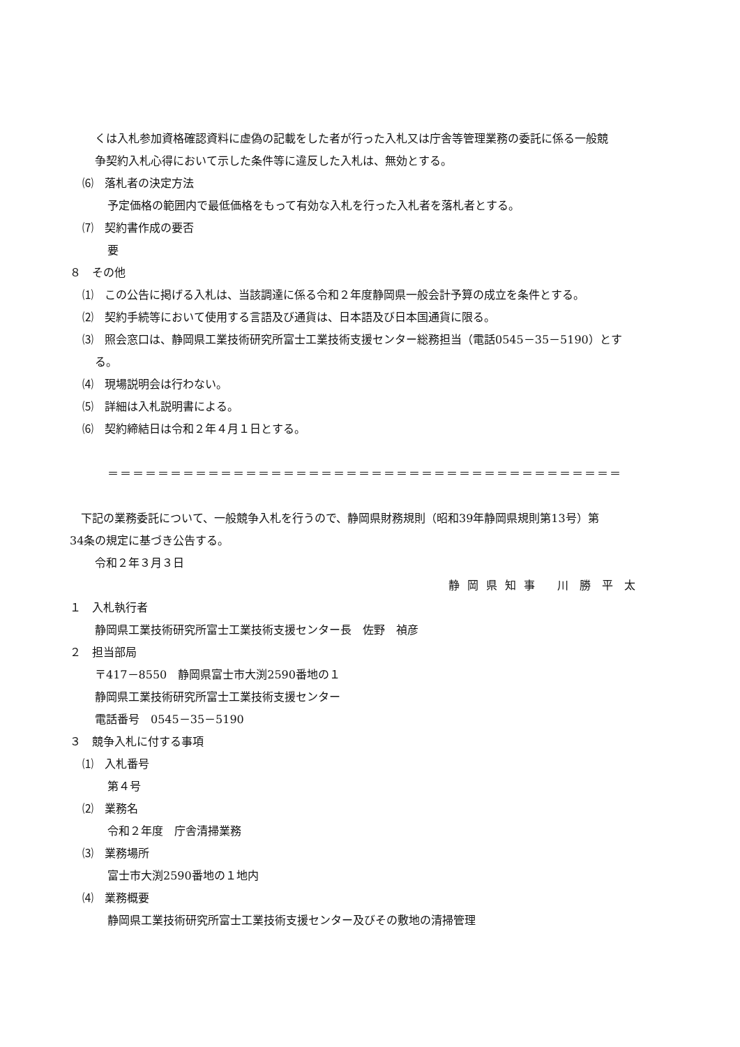くは入札参加資格確認資料に虚偽の記載をした者が行った入札又は庁舎等管理業務の委託に係る一般競
争契約入札心得において示した条件等に違反した入札は、無効とする。
⑹　落札者の決定方法
予定価格の範囲内で最低価格をもって有効な入札を行った入札者を落札者とする。
⑺　契約書作成の要否
要
８　その他
⑴　この公告に掲げる入札は、当該調達に係る令和２年度静岡県一般会計予算の成立を条件とする。
⑵　契約手続等において使用する言語及び通貨は、日本語及び日本国通貨に限る。
⑶　照会窓口は、静岡県工業技術研究所富士工業技術支援センター総務担当（電話0545－35－5190）とす
る。
⑷　現場説明会は行わない。
⑸　詳細は入札説明書による。
⑹　契約締結日は令和２年４月１日とする。
＝＝＝＝＝＝＝＝＝＝＝＝＝＝＝＝＝＝＝＝＝＝＝＝＝＝＝＝＝＝＝＝＝＝＝＝＝＝＝＝＝
　下記の業務委託について、一般競争入札を行うので、静岡県財務規則（昭和39年静岡県規則第13号）第
34条の規定に基づき公告する。
令和２年３月３日
静 岡 県 知 事　　川　勝　平　太
１　入札執行者
静岡県工業技術研究所富士工業技術支援センター長　佐野　禎彦
２　担当部局
〒417－8550　静岡県富士市大渕2590番地の１
静岡県工業技術研究所富士工業技術支援センター
電話番号　0545－35－5190
３　競争入札に付する事項
⑴　入札番号
第４号
⑵　業務名
令和２年度　庁舎清掃業務
⑶　業務場所
富士市大渕2590番地の１地内
⑷　業務概要
静岡県工業技術研究所富士工業技術支援センター及びその敷地の清掃管理